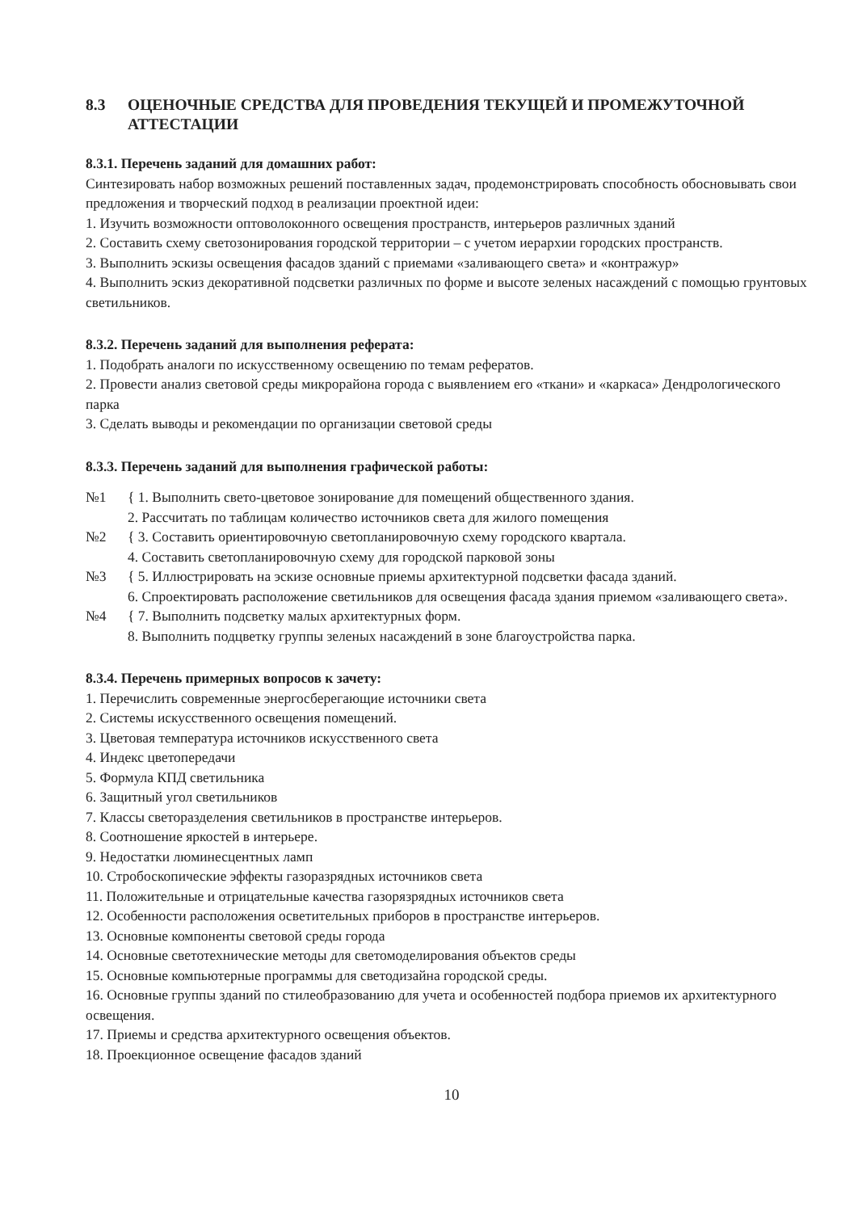8.3 ОЦЕНОЧНЫЕ СРЕДСТВА ДЛЯ ПРОВЕДЕНИЯ ТЕКУЩЕЙ И ПРОМЕЖУТОЧНОЙ АТТЕСТАЦИИ
8.3.1. Перечень заданий для домашних работ:
Синтезировать набор возможных решений поставленных задач, продемонстрировать способность обосновывать свои предложения и творческий подход в реализации проектной идеи:
1. Изучить возможности оптоволоконного освещения пространств, интерьеров различных зданий
2. Составить схему светозонирования городской территории – с учетом иерархии городских пространств.
3. Выполнить эскизы освещения фасадов зданий с приемами «заливающего света» и «контражур»
4. Выполнить эскиз декоративной подсветки различных по форме и высоте зеленых насаждений с помощью грунтовых светильников.
8.3.2. Перечень заданий для выполнения реферата:
1. Подобрать аналоги по искусственному освещению по темам рефератов.
2. Провести анализ световой среды микрорайона города с выявлением его «ткани» и «каркаса» Дендрологического парка
3. Сделать выводы и рекомендации по организации световой среды
8.3.3. Перечень заданий для выполнения графической работы:
№1 { 1. Выполнить свето-цветовое зонирование для помещений общественного здания.
2. Рассчитать по таблицам количество источников света для жилого помещения
№2 { 3. Составить ориентировочную светопланировочную схему городского квартала.
4. Составить светопланировочную схему для городской парковой зоны
№3 { 5. Иллюстрировать на эскизе основные приемы архитектурной подсветки фасада зданий.
6. Спроектировать расположение светильников для освещения фасада здания приемом «заливающего света».
№4 { 7. Выполнить подсветку малых архитектурных форм.
8. Выполнить подцветку группы зеленых насаждений в зоне благоустройства парка.
8.3.4. Перечень примерных вопросов к зачету:
1. Перечислить современные энергосберегающие источники света
2. Системы искусственного освещения помещений.
3. Цветовая температура источников искусственного света
4. Индекс цветопередачи
5. Формула КПД светильника
6. Защитный угол светильников
7. Классы светоразделения светильников в пространстве интерьеров.
8. Соотношение яркостей в интерьере.
9. Недостатки люминесцентных ламп
10. Стробоскопические эффекты газоразрядных источников света
11. Положительные и отрицательные качества газорязрядных источников света
12. Особенности расположения осветительных приборов в пространстве интерьеров.
13. Основные компоненты световой среды города
14. Основные светотехнические методы для светомоделирования объектов среды
15. Основные компьютерные программы для светодизайна городской среды.
16. Основные группы зданий по стилеобразованию для учета и особенностей подбора приемов их архитектурного освещения.
17. Приемы и средства архитектурного освещения объектов.
18. Проекционное освещение фасадов зданий
10